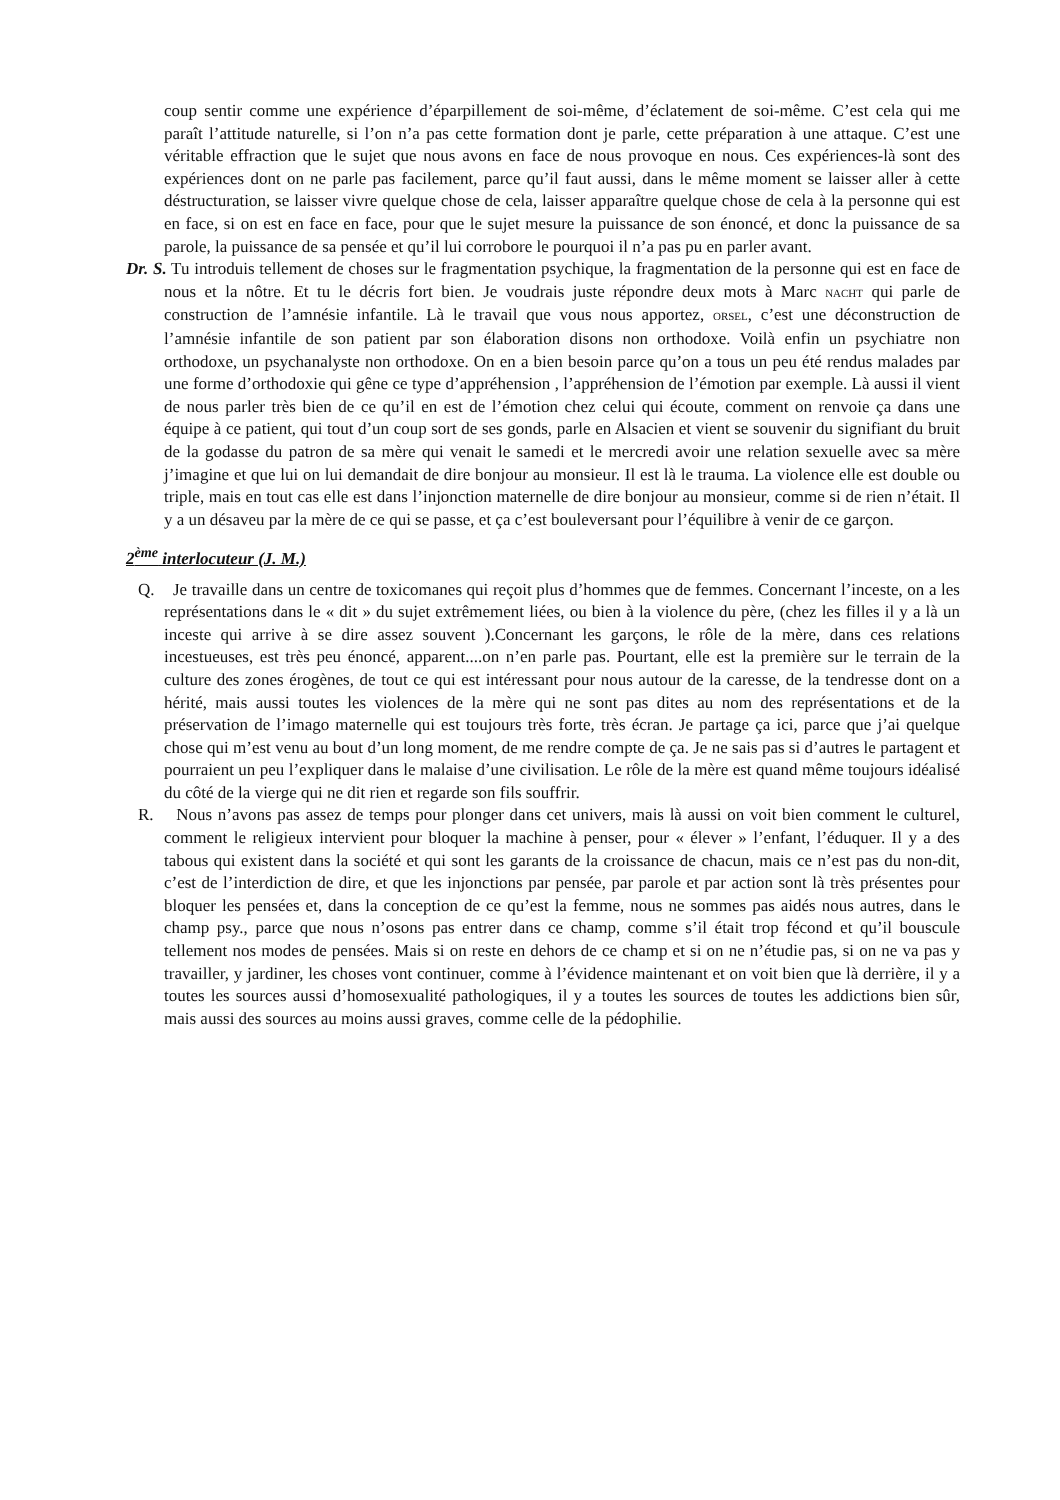coup sentir comme une expérience d’éparpillement de soi-même, d’éclatement de soi-même. C’est cela qui me paraît l’attitude naturelle, si l’on n’a pas cette formation dont je parle, cette préparation à une attaque. C’est une véritable effraction que le sujet que nous avons en face de nous provoque en nous. Ces expériences-là sont des expériences dont on ne parle pas facilement, parce qu’il faut aussi, dans le même moment se laisser aller à cette déstructuration, se laisser vivre quelque chose de cela, laisser apparaître quelque chose de cela à la personne qui est en face, si on est en face en face, pour que le sujet mesure la puissance de son énoncé, et donc la puissance de sa parole, la puissance de sa pensée et qu’il lui corrobore le pourquoi il n’a pas pu en parler avant.
Dr. S. Tu introduis tellement de choses sur le fragmentation psychique, la fragmentation de la personne qui est en face de nous et la nôtre. Et tu le décris fort bien. Je voudrais juste répondre deux mots à Marc NACHT qui parle de construction de l’amnésie infantile. Là le travail que vous nous apportez, ORSEL, c’est une déconstruction de l’amnésie infantile de son patient par son élaboration disons non orthodoxe. Voilà enfin un psychiatre non orthodoxe, un psychanalyste non orthodoxe. On en a bien besoin parce qu’on a tous un peu été rendus malades par une forme d’orthodoxie qui gêne ce type d’appréhension , l’appréhension de l’émotion par exemple. Là aussi il vient de nous parler très bien de ce qu’il en est de l’émotion chez celui qui écoute, comment on renvoie ça dans une équipe à ce patient, qui tout d’un coup sort de ses gonds, parle en Alsacien et vient se souvenir du signifiant du bruit de la godasse du patron de sa mère qui venait le samedi et le mercredi avoir une relation sexuelle avec sa mère j’imagine et que lui on lui demandait de dire bonjour au monsieur. Il est là le trauma. La violence elle est double ou triple, mais en tout cas elle est dans l’injonction maternelle de dire bonjour au monsieur, comme si de rien n’était. Il y a un désaveu par la mère de ce qui se passe, et ça c’est bouleversant pour l’équilibre à venir de ce garçon.
2<sup>ème</sup> interlocuteur (J. M.)
Q. Je travaille dans un centre de toxicomanes qui reçoit plus d’hommes que de femmes. Concernant l’inceste, on a les représentations dans le « dit » du sujet extrêmement liées, ou bien à la violence du père, (chez les filles il y a là un inceste qui arrive à se dire assez souvent ).Concernant les garçons, le rôle de la mère, dans ces relations incestueuses, est très peu énoncé, apparent....on n’en parle pas. Pourtant, elle est la première sur le terrain de la culture des zones érogènes, de tout ce qui est intéressant pour nous autour de la caresse, de la tendresse dont on a hérité, mais aussi toutes les violences de la mère qui ne sont pas dites au nom des représentations et de la préservation de l’imago maternelle qui est toujours très forte, très écran. Je partage ça ici, parce que j’ai quelque chose qui m’est venu au bout d’un long moment, de me rendre compte de ça. Je ne sais pas si d’autres le partagent et pourraient un peu l’expliquer dans le malaise d’une civilisation. Le rôle de la mère est quand même toujours idéalisé du côté de la vierge qui ne dit rien et regarde son fils souffrir.
R. Nous n’avons pas assez de temps pour plonger dans cet univers, mais là aussi on voit bien comment le culturel, comment le religieux intervient pour bloquer la machine à penser, pour « élever » l’enfant, l’éduquer. Il y a des tabous qui existent dans la société et qui sont les garants de la croissance de chacun, mais ce n’est pas du non-dit, c’est de l’interdiction de dire, et que les injonctions par pensée, par parole et par action sont là très présentes pour bloquer les pensées et, dans la conception de ce qu’est la femme, nous ne sommes pas aidés nous autres, dans le champ psy., parce que nous n’osons pas entrer dans ce champ, comme s’il était trop fécond et qu’il bouscule tellement nos modes de pensées. Mais si on reste en dehors de ce champ et si on ne n’étudie pas, si on ne va pas y travailler, y jardiner, les choses vont continuer, comme à l’évidence maintenant et on voit bien que là derrière, il y a toutes les sources aussi d’homosexualité pathologiques, il y a toutes les sources de toutes les addictions bien sûr, mais aussi des sources au moins aussi graves, comme celle de la pédophilie.